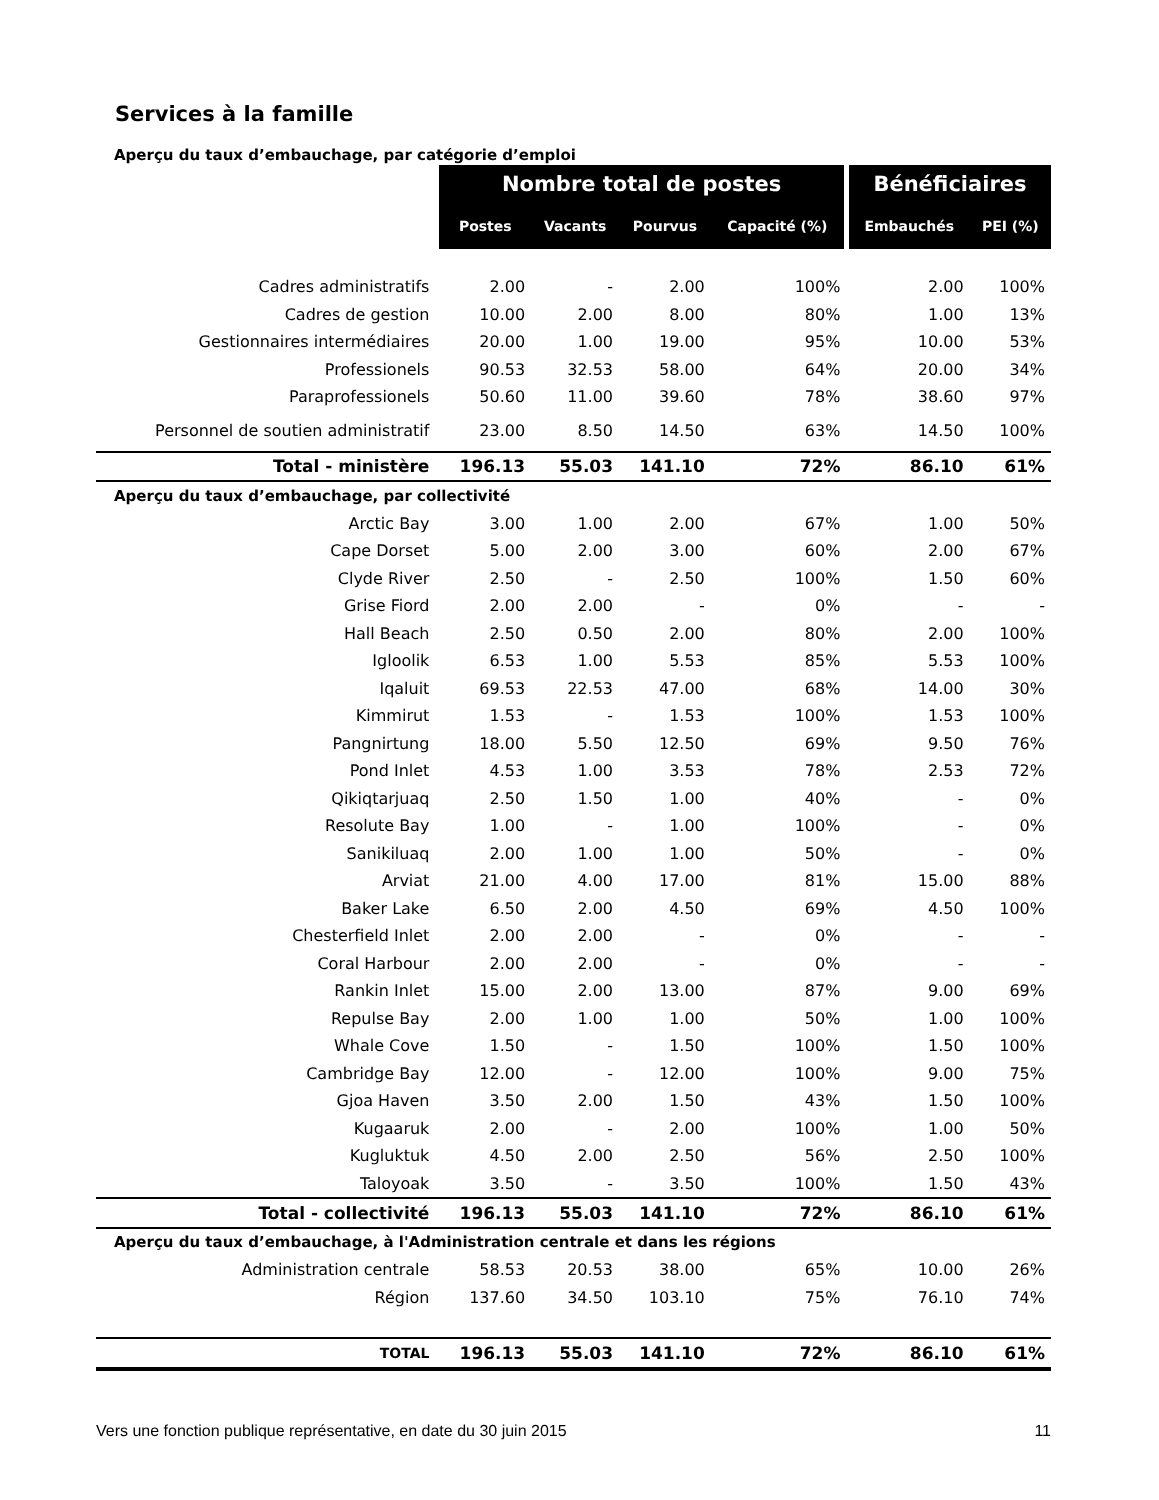Services à la famille
| Aperçu du taux d’embauchage, par catégorie d’emploi | | | | | | |
| | Nombre total de postes | | | | Bénéficiaires | |
| | Postes | Vacants | Pourvus | Capacité (%) | Embauchés | PEI (%) |
| Cadres administratifs | 2.00 | - | 2.00 | 100% | 2.00 | 100% |
| Cadres de gestion | 10.00 | 2.00 | 8.00 | 80% | 1.00 | 13% |
| Gestionnaires intermédiaires | 20.00 | 1.00 | 19.00 | 95% | 10.00 | 53% |
| Professionels | 90.53 | 32.53 | 58.00 | 64% | 20.00 | 34% |
| Paraprofessionels | 50.60 | 11.00 | 39.60 | 78% | 38.60 | 97% |
| Personnel de soutien administratif | 23.00 | 8.50 | 14.50 | 63% | 14.50 | 100% |
| Total - ministère | 196.13 | 55.03 | 141.10 | 72% | 86.10 | 61% |
| Aperçu du taux d’embauchage, par collectivité | | | | | | |
| Arctic Bay | 3.00 | 1.00 | 2.00 | 67% | 1.00 | 50% |
| Cape Dorset | 5.00 | 2.00 | 3.00 | 60% | 2.00 | 67% |
| Clyde River | 2.50 | - | 2.50 | 100% | 1.50 | 60% |
| Grise Fiord | 2.00 | 2.00 | - | 0% | - | - |
| Hall Beach | 2.50 | 0.50 | 2.00 | 80% | 2.00 | 100% |
| Igloolik | 6.53 | 1.00 | 5.53 | 85% | 5.53 | 100% |
| Iqaluit | 69.53 | 22.53 | 47.00 | 68% | 14.00 | 30% |
| Kimmirut | 1.53 | - | 1.53 | 100% | 1.53 | 100% |
| Pangnirtung | 18.00 | 5.50 | 12.50 | 69% | 9.50 | 76% |
| Pond Inlet | 4.53 | 1.00 | 3.53 | 78% | 2.53 | 72% |
| Qikiqtarjuaq | 2.50 | 1.50 | 1.00 | 40% | - | 0% |
| Resolute Bay | 1.00 | - | 1.00 | 100% | - | 0% |
| Sanikiluaq | 2.00 | 1.00 | 1.00 | 50% | - | 0% |
| Arviat | 21.00 | 4.00 | 17.00 | 81% | 15.00 | 88% |
| Baker Lake | 6.50 | 2.00 | 4.50 | 69% | 4.50 | 100% |
| Chesterfield Inlet | 2.00 | 2.00 | - | 0% | - | - |
| Coral Harbour | 2.00 | 2.00 | - | 0% | - | - |
| Rankin Inlet | 15.00 | 2.00 | 13.00 | 87% | 9.00 | 69% |
| Repulse Bay | 2.00 | 1.00 | 1.00 | 50% | 1.00 | 100% |
| Whale Cove | 1.50 | - | 1.50 | 100% | 1.50 | 100% |
| Cambridge Bay | 12.00 | - | 12.00 | 100% | 9.00 | 75% |
| Gjoa Haven | 3.50 | 2.00 | 1.50 | 43% | 1.50 | 100% |
| Kugaaruk | 2.00 | - | 2.00 | 100% | 1.00 | 50% |
| Kugluktuk | 4.50 | 2.00 | 2.50 | 56% | 2.50 | 100% |
| Taloyoak | 3.50 | - | 3.50 | 100% | 1.50 | 43% |
| Total - collectivité | 196.13 | 55.03 | 141.10 | 72% | 86.10 | 61% |
| Aperçu du taux d’embauchage, à l'Administration centrale et dans les régions | | | | | | |
| Administration centrale | 58.53 | 20.53 | 38.00 | 65% | 10.00 | 26% |
| Région | 137.60 | 34.50 | 103.10 | 75% | 76.10 | 74% |
| TOTAL | 196.13 | 55.03 | 141.10 | 72% | 86.10 | 61% |
Vers une fonction publique représentative, en date du 30 juin 2015 11